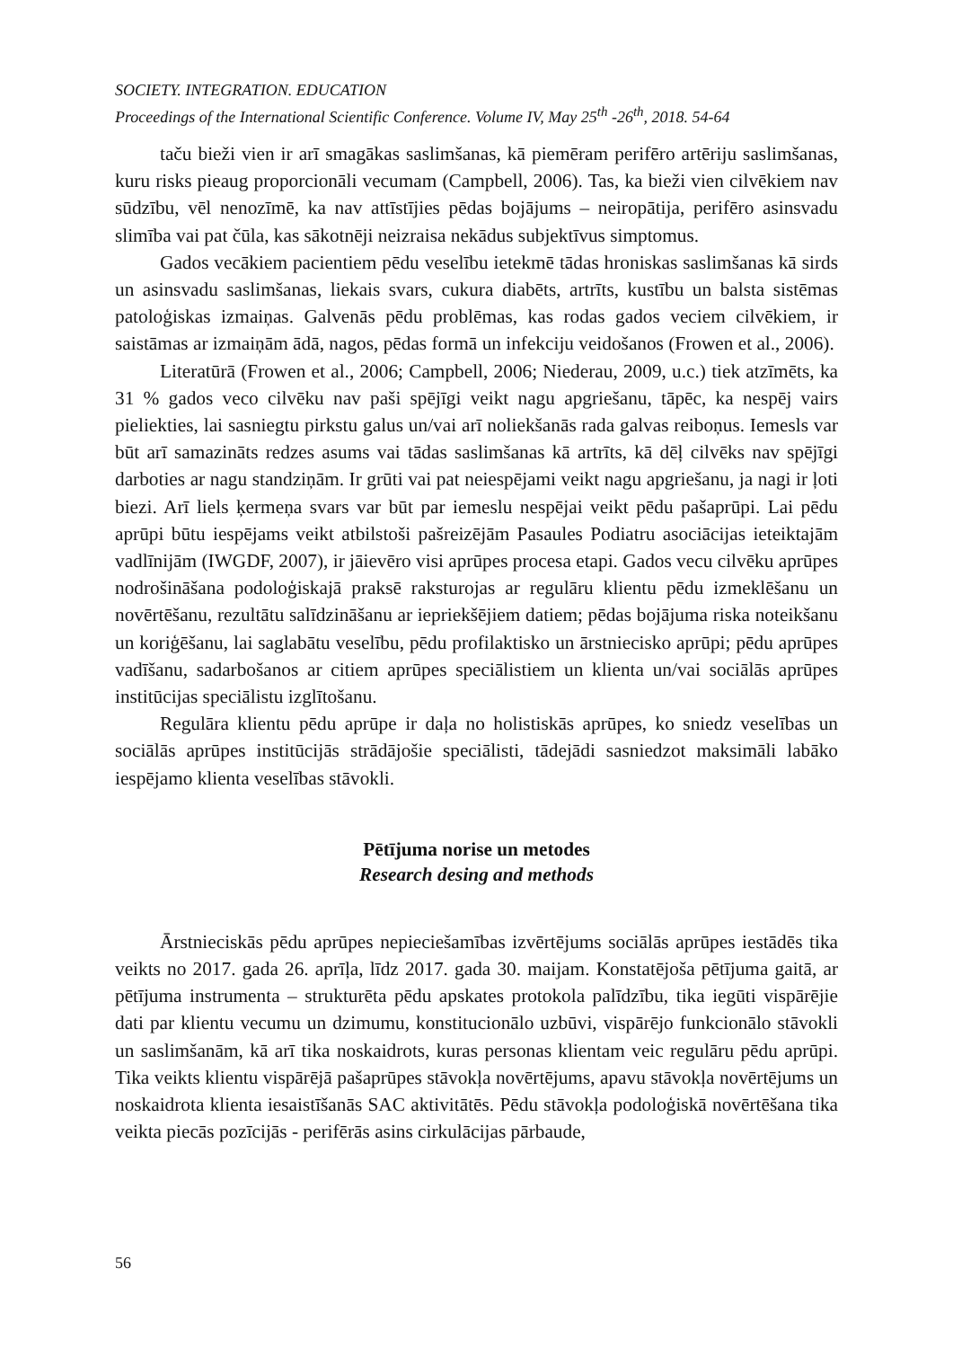SOCIETY. INTEGRATION. EDUCATION
Proceedings of the International Scientific Conference. Volume IV, May 25<sup>th</sup> -26<sup>th</sup>, 2018. 54-64
taču bieži vien ir arī smagākas saslimšanas, kā piemēram perifēro artēriju saslimšanas, kuru risks pieaug proporcionāli vecumam (Campbell, 2006). Tas, ka bieži vien cilvēkiem nav sūdzību, vēl nenozīmē, ka nav attīstījies pēdas bojājums – neiropātija, perifēro asinsvadu slimība vai pat čūla, kas sākotnēji neizraisa nekādus subjektīvus simptomus.
Gados vecākiem pacientiem pēdu veselību ietekmē tādas hroniskas saslimšanas kā sirds un asinsvadu saslimšanas, liekais svars, cukura diabēts, artrīts, kustību un balsta sistēmas patoloģiskas izmaiņas. Galvenās pēdu problēmas, kas rodas gados veciem cilvēkiem, ir saistāmas ar izmaiņām ādā, nagos, pēdas formā un infekciju veidošanos (Frowen et al., 2006).
Literatūrā (Frowen et al., 2006; Campbell, 2006; Niederau, 2009, u.c.) tiek atzīmēts, ka 31 % gados veco cilvēku nav paši spējīgi veikt nagu apgriešanu, tāpēc, ka nespēj vairs pieliekties, lai sasniegtu pirkstu galus un/vai arī noliekšanās rada galvas reiboņus. Iemesls var būt arī samazināts redzes asums vai tādas saslimšanas kā artrīts, kā dēļ cilvēks nav spējīgi darboties ar nagu standziņām. Ir grūti vai pat neiespējami veikt nagu apgriešanu, ja nagi ir ļoti biezi. Arī liels ķermeņa svars var būt par iemeslu nespējai veikt pēdu pašaprūpi. Lai pēdu aprūpi būtu iespējams veikt atbilstoši pašreizējām Pasaules Podiatru asociācijas ieteiktajām vadlīnijām (IWGDF, 2007), ir jāievēro visi aprūpes procesa etapi. Gados vecu cilvēku aprūpes nodrošināšana podoloģiskajā praksē raksturojas ar regulāru klientu pēdu izmeklēšanu un novērtēšanu, rezultātu salīdzināšanu ar iepriekšējiem datiem; pēdas bojājuma riska noteikšanu un koriģēšanu, lai saglabātu veselību, pēdu profilaktisko un ārstniecisko aprūpi; pēdu aprūpes vadīšanu, sadarbošanos ar citiem aprūpes speciālistiem un klienta un/vai sociālās aprūpes institūcijas speciālistu izglītošanu.
Regulāra klientu pēdu aprūpe ir daļa no holistiskās aprūpes, ko sniedz veselības un sociālās aprūpes institūcijās strādājošie speciālisti, tādejādi sasniedzot maksimāli labāko iespējamo klienta veselības stāvokli.
Pētījuma norise un metodes
Research desing and methods
Ārstnieciskās pēdu aprūpes nepieciešamības izvērtējums sociālās aprūpes iestādēs tika veikts no 2017. gada 26. aprīļa, līdz 2017. gada 30. maijam. Konstatējoša pētījuma gaitā, ar pētījuma instrumenta – strukturēta pēdu apskates protokola palīdzību, tika iegūti vispārējie dati par klientu vecumu un dzimumu, konstitucionālo uzbūvi, vispārējo funkcionālo stāvokli un saslimšanām, kā arī tika noskaidrots, kuras personas klientam veic regulāru pēdu aprūpi. Tika veikts klientu vispārējā pašaprūpes stāvokļa novērtējums, apavu stāvokļa novērtējums un noskaidrota klienta iesaistīšanās SAC aktivitātēs. Pēdu stāvokļa podoloģiskā novērtēšana tika veikta piecās pozīcijās - perifērās asins cirkulācijas pārbaude,
56